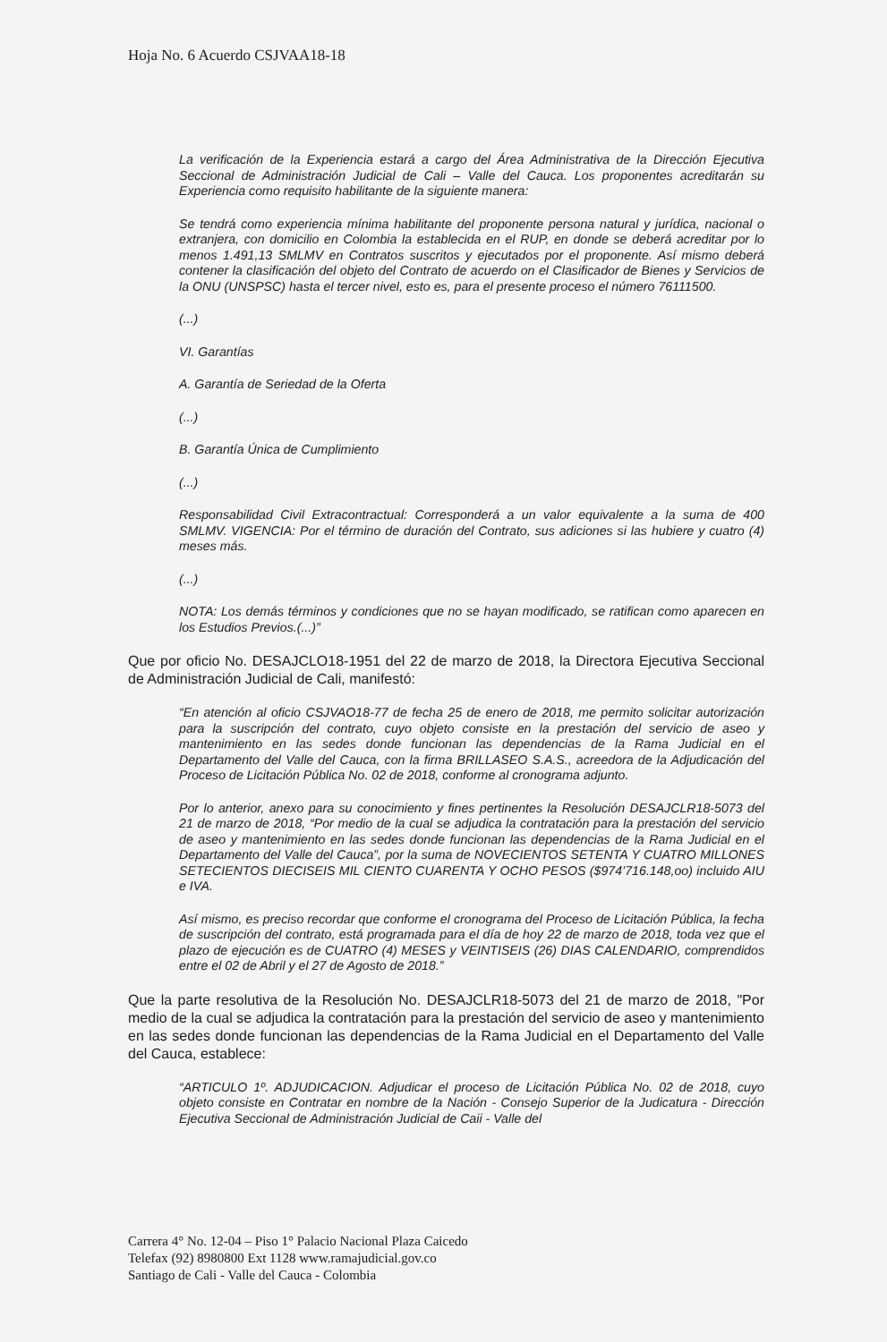Hoja No. 6 Acuerdo CSJVAA18-18
La verificación de la Experiencia estará a cargo del Área Administrativa de la Dirección Ejecutiva Seccional de Administración Judicial de Cali – Valle del Cauca. Los proponentes acreditarán su Experiencia como requisito habilitante de la siguiente manera:
Se tendrá como experiencia mínima habilitante del proponente persona natural y jurídica, nacional o extranjera, con domicilio en Colombia la establecida en el RUP, en donde se deberá acreditar por lo menos 1.491,13 SMLMV en Contratos suscritos y ejecutados por el proponente. Así mismo deberá contener la clasificación del objeto del Contrato de acuerdo on el Clasificador de Bienes y Servicios de la ONU (UNSPSC) hasta el tercer nivel, esto es, para el presente proceso el número 76111500.
(...)
VI. Garantías
A. Garantía de Seriedad de la Oferta
(...)
B. Garantía Única de Cumplimiento
(...)
Responsabilidad Civil Extracontractual: Corresponderá a un valor equivalente a la suma de 400 SMLMV. VIGENCIA: Por el término de duración del Contrato, sus adiciones si las hubiere y cuatro (4) meses más.
(...)
NOTA: Los demás términos y condiciones que no se hayan modificado, se ratifican como aparecen en los Estudios Previos.(...)”
Que por oficio No. DESAJCLO18-1951 del 22 de marzo de 2018, la Directora Ejecutiva Seccional de Administración Judicial de Cali, manifestó:
“En atención al oficio CSJVAO18-77 de fecha 25 de enero de 2018, me permito solicitar autorización para la suscripción del contrato, cuyo objeto consiste en la prestación del servicio de aseo y mantenimiento en las sedes donde funcionan las dependencias de la Rama Judicial en el Departamento del Valle del Cauca, con la firma BRILLASEO S.A.S., acreedora de la Adjudicación del Proceso de Licitación Pública No. 02 de 2018, conforme al cronograma adjunto.
Por lo anterior, anexo para su conocimiento y fines pertinentes la Resolución DESAJCLR18-5073 del 21 de marzo de 2018, “Por medio de la cual se adjudica la contratación para la prestación del servicio de aseo y mantenimiento en las sedes donde funcionan las dependencias de la Rama Judicial en el Departamento del Valle del Cauca”, por la suma de NOVECIENTOS SETENTA Y CUATRO MILLONES SETECIENTOS DIECISEIS MIL CIENTO CUARENTA Y OCHO PESOS ($974’716.148,oo) incluido AIU e IVA.
Así mismo, es preciso recordar que conforme el cronograma del Proceso de Licitación Pública, la fecha de suscripción del contrato, está programada para el día de hoy 22 de marzo de 2018, toda vez que el plazo de ejecución es de CUATRO (4) MESES y VEINTISEIS (26) DIAS CALENDARIO, comprendidos entre el 02 de Abril y el 27 de Agosto de 2018.”
Que la parte resolutiva de la Resolución No. DESAJCLR18-5073 del 21 de marzo de 2018, "Por medio de la cual se adjudica la contratación para la prestación del servicio de aseo y mantenimiento en las sedes donde funcionan las dependencias de la Rama Judicial en el Departamento del Valle del Cauca, establece:
“ARTICULO 1º. ADJUDICACION. Adjudicar el proceso de Licitación Pública No. 02 de 2018, cuyo objeto consiste en Contratar en nombre de la Nación - Consejo Superior de la Judicatura - Dirección Ejecutiva Seccional de Administración Judicial de Caii - Valle del
Carrera 4° No. 12-04 – Piso 1° Palacio Nacional Plaza Caicedo
Telefax (92) 8980800 Ext 1128 www.ramajudicial.gov.co
Santiago de Cali - Valle del Cauca - Colombia